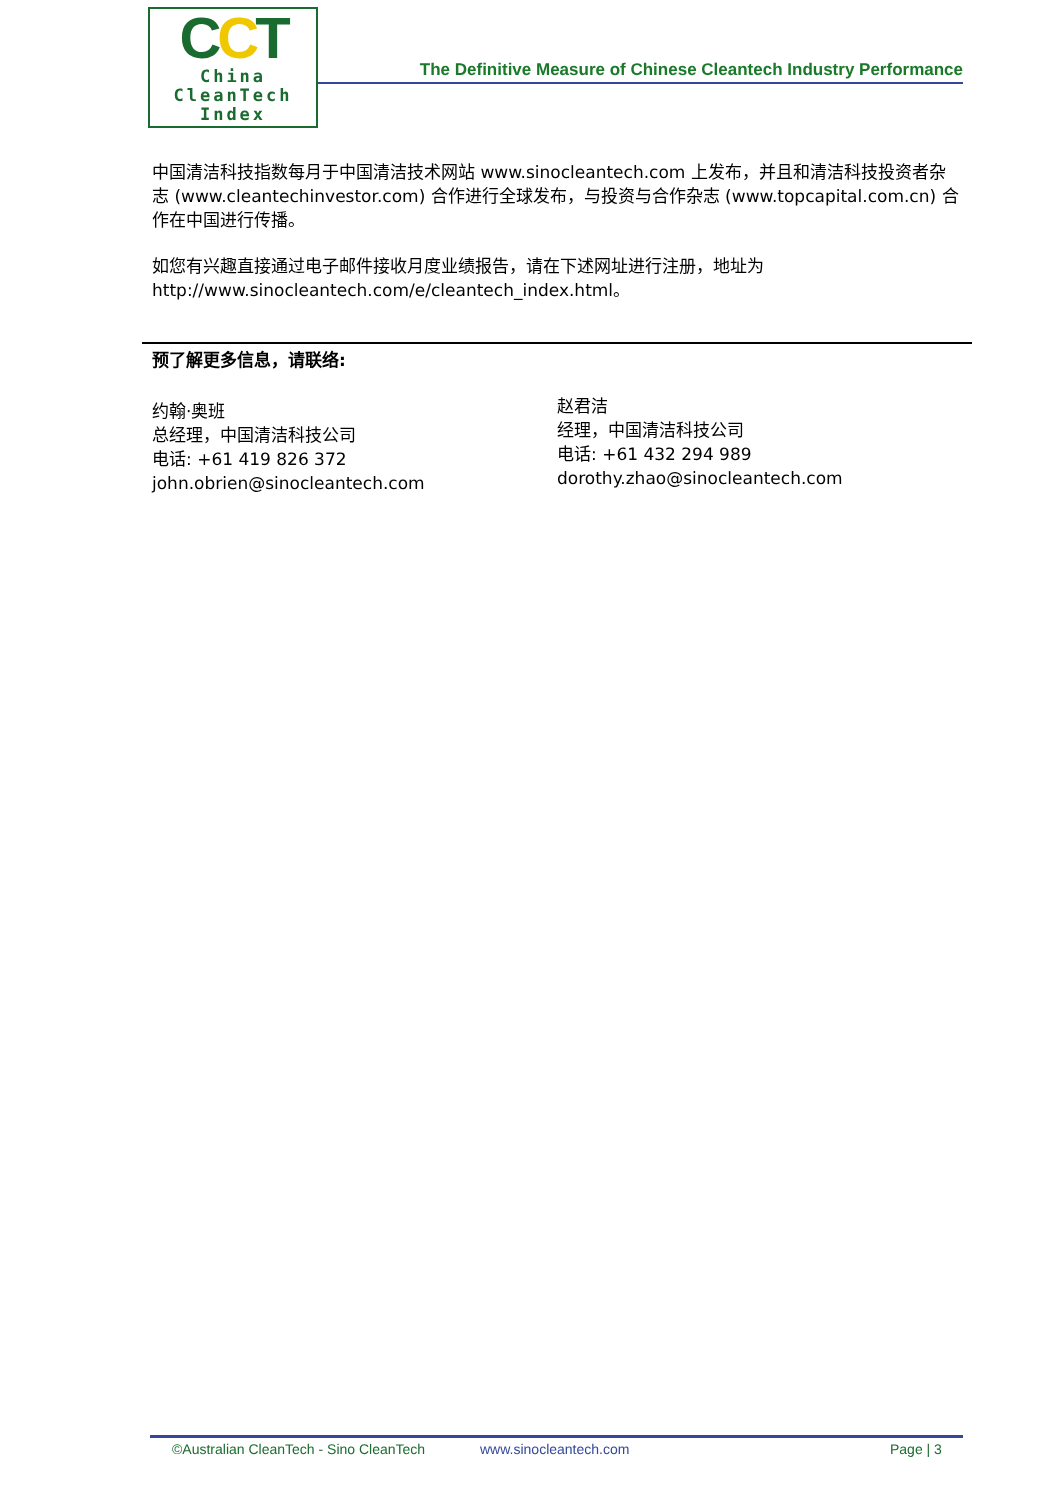CCT
China
CleanTech
Index
The Definitive Measure of Chinese Cleantech Industry Performance
中国清洁科技指数每月于中国清洁技术网站 www.sinocleantech.com 上发布，并且和清洁科技投资者杂志 (www.cleantechinvestor.com) 合作进行全球发布，与投资与合作杂志 (www.topcapital.com.cn) 合作在中国进行传播。
如您有兴趣直接通过电子邮件接收月度业绩报告，请在下述网址进行注册，地址为
http://www.sinocleantech.com/e/cleantech_index.html。
预了解更多信息，请联络:
约翰·奥班
总经理，中国清洁科技公司
电话: +61 419 826 372
john.obrien@sinocleantech.com
赵君洁
经理，中国清洁科技公司
电话: +61 432 294 989
dorothy.zhao@sinocleantech.com
©Australian CleanTech - Sino CleanTech www.sinocleantech.com Page | 3